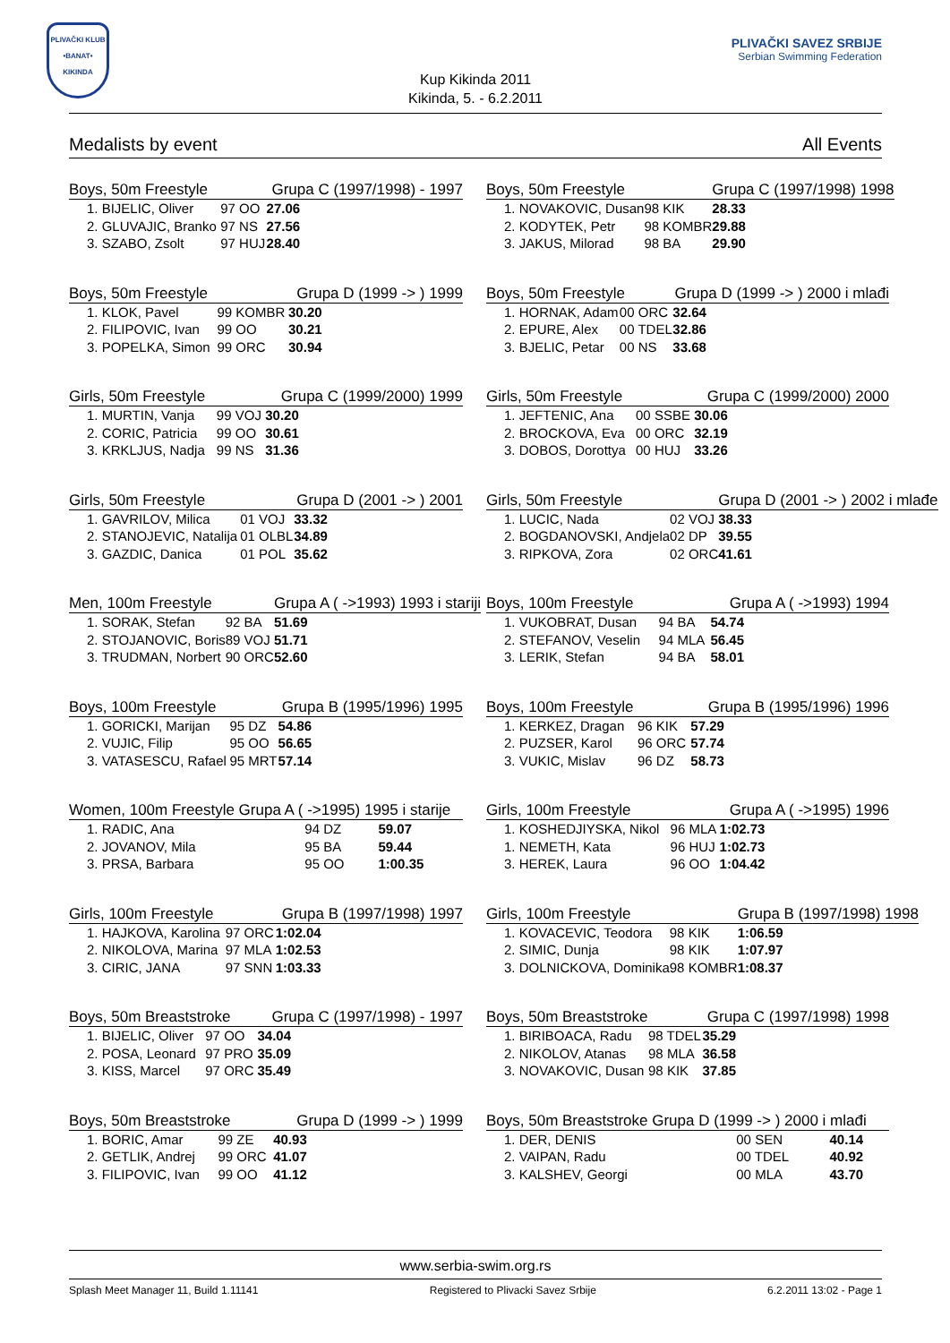PLIVAČKI KLUB
•BANAT•
KIKINDA
Kup Kikinda 2011
Kikinda, 5. - 6.2.2011
PLIVAČKI SAVEZ SRBIJE
Serbian Swimming Federation
Medalists by event All Events
| Boys, 50m Freestyle | | Grupa C (1997/1998) - 1997 |
| --- | --- | --- |
| 1. BIJELIC, Oliver | 97 OO | 27.06 |
| 2. GLUVAJIC, Branko | 97 NS | 27.56 |
| 3. SZABO, Zsolt | 97 HUJ | 28.40 |
| Boys, 50m Freestyle | | Grupa C (1997/1998) 1998 |
| --- | --- | --- |
| 1. NOVAKOVIC, Dusan | 98 KIK | 28.33 |
| 2. KODYTEK, Petr | 98 KOMBR | 29.88 |
| 3. JAKUS, Milorad | 98 BA | 29.90 |
| Boys, 50m Freestyle | | Grupa D (1999 -> ) 1999 |
| --- | --- | --- |
| 1. KLOK, Pavel | 99 KOMBR | 30.20 |
| 2. FILIPOVIC, Ivan | 99 OO | 30.21 |
| 3. POPELKA, Simon | 99 ORC | 30.94 |
| Boys, 50m Freestyle | | Grupa D (1999 -> ) 2000 i mlađi |
| --- | --- | --- |
| 1. HORNAK, Adam | 00 ORC | 32.64 |
| 2. EPURE, Alex | 00 TDEL | 32.86 |
| 3. BJELIC, Petar | 00 NS | 33.68 |
| Girls, 50m Freestyle | | Grupa C (1999/2000) 1999 |
| --- | --- | --- |
| 1. MURTIN, Vanja | 99 VOJ | 30.20 |
| 2. CORIC, Patricia | 99 OO | 30.61 |
| 3. KRKLJUS, Nadja | 99 NS | 31.36 |
| Girls, 50m Freestyle | | Grupa C (1999/2000) 2000 |
| --- | --- | --- |
| 1. JEFTENIC, Ana | 00 SSBE | 30.06 |
| 2. BROCKOVA, Eva | 00 ORC | 32.19 |
| 3. DOBOS, Dorottya | 00 HUJ | 33.26 |
| Girls, 50m Freestyle | | Grupa D (2001 -> ) 2001 |
| --- | --- | --- |
| 1. GAVRILOV, Milica | 01 VOJ | 33.32 |
| 2. STANOJEVIC, Natalija | 01 OLBL | 34.89 |
| 3. GAZDIC, Danica | 01 POL | 35.62 |
| Girls, 50m Freestyle | | Grupa D (2001 -> ) 2002 i mlađe |
| --- | --- | --- |
| 1. LUCIC, Nada | 02 VOJ | 38.33 |
| 2. BOGDANOVSKI, Andjela | 02 DP | 39.55 |
| 3. RIPKOVA, Zora | 02 ORC | 41.61 |
| Men, 100m Freestyle | | Grupa A ( ->1993) 1993 i stariji |
| --- | --- | --- |
| 1. SORAK, Stefan | 92 BA | 51.69 |
| 2. STOJANOVIC, Boris | 89 VOJ | 51.71 |
| 3. TRUDMAN, Norbert | 90 ORC | 52.60 |
| Boys, 100m Freestyle | | Grupa A ( ->1993) 1994 |
| --- | --- | --- |
| 1. VUKOBRAT, Dusan | 94 BA | 54.74 |
| 2. STEFANOV, Veselin | 94 MLA | 56.45 |
| 3. LERIK, Stefan | 94 BA | 58.01 |
| Boys, 100m Freestyle | | Grupa B (1995/1996) 1995 |
| --- | --- | --- |
| 1. GORICKI, Marijan | 95 DZ | 54.86 |
| 2. VUJIC, Filip | 95 OO | 56.65 |
| 3. VATASESCU, Rafael | 95 MRT | 57.14 |
| Boys, 100m Freestyle | | Grupa B (1995/1996) 1996 |
| --- | --- | --- |
| 1. KERKEZ, Dragan | 96 KIK | 57.29 |
| 2. PUZSER, Karol | 96 ORC | 57.74 |
| 3. VUKIC, Mislav | 96 DZ | 58.73 |
| Women, 100m Freestyle Grupa A ( ->1995) 1995 i starije | | |
| --- | --- | --- |
| 1. RADIC, Ana | 94 DZ | 59.07 |
| 2. JOVANOV, Mila | 95 BA | 59.44 |
| 3. PRSA, Barbara | 95 OO | 1:00.35 |
| Girls, 100m Freestyle | | Grupa A ( ->1995) 1996 |
| --- | --- | --- |
| 1. KOSHEDJIYSKA, Nikol | 96 MLA | 1:02.73 |
| 1. NEMETH, Kata | 96 HUJ | 1:02.73 |
| 3. HEREK, Laura | 96 OO | 1:04.42 |
| Girls, 100m Freestyle | | Grupa B (1997/1998) 1997 |
| --- | --- | --- |
| 1. HAJKOVA, Karolina | 97 ORC | 1:02.04 |
| 2. NIKOLOVA, Marina | 97 MLA | 1:02.53 |
| 3. CIRIC, JANA | 97 SNN | 1:03.33 |
| Girls, 100m Freestyle | | Grupa B (1997/1998) 1998 |
| --- | --- | --- |
| 1. KOVACEVIC, Teodora | 98 KIK | 1:06.59 |
| 2. SIMIC, Dunja | 98 KIK | 1:07.97 |
| 3. DOLNICKOVA, Dominika | 98 KOMBR | 1:08.37 |
| Boys, 50m Breaststroke | | Grupa C (1997/1998) - 1997 |
| --- | --- | --- |
| 1. BIJELIC, Oliver | 97 OO | 34.04 |
| 2. POSA, Leonard | 97 PRO | 35.09 |
| 3. KISS, Marcel | 97 ORC | 35.49 |
| Boys, 50m Breaststroke | | Grupa C (1997/1998) 1998 |
| --- | --- | --- |
| 1. BIRIBOACA, Radu | 98 TDEL | 35.29 |
| 2. NIKOLOV, Atanas | 98 MLA | 36.58 |
| 3. NOVAKOVIC, Dusan | 98 KIK | 37.85 |
| Boys, 50m Breaststroke | | Grupa D (1999 -> ) 1999 |
| --- | --- | --- |
| 1. BORIC, Amar | 99 ZE | 40.93 |
| 2. GETLIK, Andrej | 99 ORC | 41.07 |
| 3. FILIPOVIC, Ivan | 99 OO | 41.12 |
| Boys, 50m Breaststroke Grupa D (1999 -> ) 2000 i mlađi | | |
| --- | --- | --- |
| 1. DER, DENIS | 00 SEN | 40.14 |
| 2. VAIPAN, Radu | 00 TDEL | 40.92 |
| 3. KALSHEV, Georgi | 00 MLA | 43.70 |
www.serbia-swim.org.rs
Splash Meet Manager 11, Build 1.11141 Registered to Plivacki Savez Srbije 6.2.2011 13:02 - Page 1